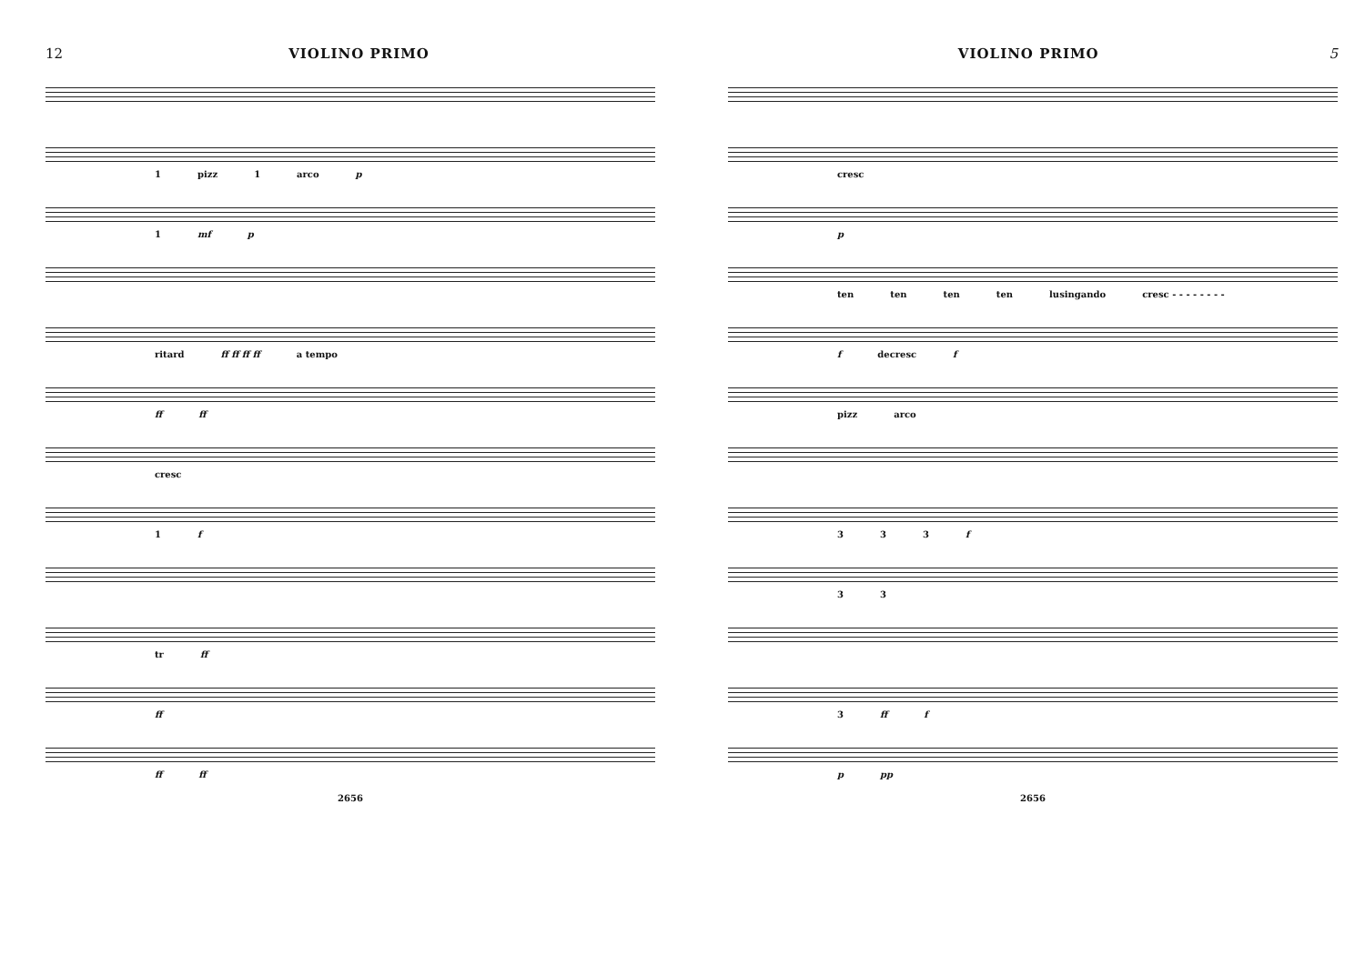12 VIOLINO PRIMO
1 pizz 1 arco p
1 mf p
ritard ff ff ff ff a tempo
ff ff
cresc
1 f
tr ff
ff
ff ff
2656
VIOLINO PRIMO 5
cresc
p
ten ten ten ten lusingando cresc - - - - - - - -
f decresc f
pizz arco
333 f
33
3 ff f
p pp
2656